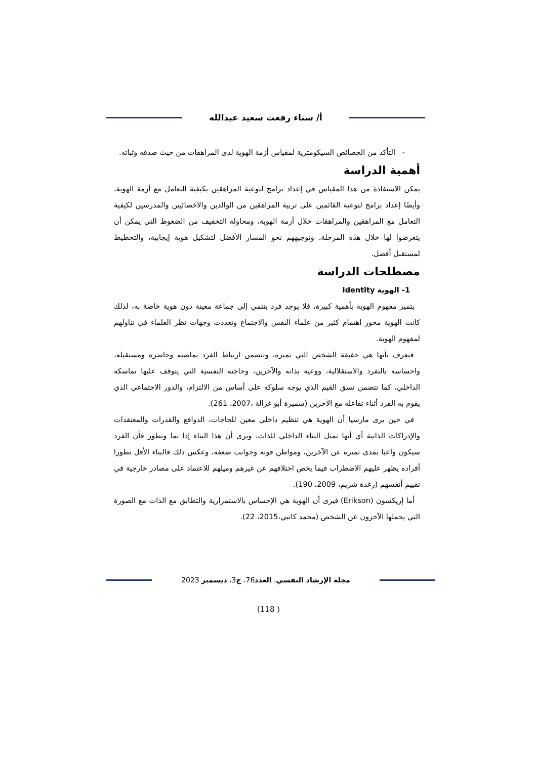أ/ سناء رفعت سعيد عبدالله
- التأكد من الخصائص السيكومترية لمقياس أزمة الهوية لدى المراهقات من حيث صدقه وثباته.
أهمية الدراسة
يمكن الاستفادة من هذا المقياس في إعداد برامج لتوعية المراهقين بكيفية التعامل مع أزمة الهوية، وأيضًا إعداد برامج لتوعية القائمين على تربية المراهقين من الوالدين والاخصائيين والمدرسين لكيفية التعامل مع المراهقين والمراهقات خلال أزمة الهوية، ومحاولة التخفيف من الضغوط التي يمكن أن يتعرضوا لها خلال هذه المرحلة، وتوجيههم نحو المسار الأفضل لتشكيل هوية إيجابية، والتخطيط لمستقبل أفضل.
مصطلحات الدراسة
1- الهوية Identity
يتميز مفهوم الهوية بأهمية كبيرة، فلا يوجد فرد ينتمي إلى جماعة معينة دون هوية خاصة به، لذلك كانت الهوية محور اهتمام كثير من علماء النفس والاجتماع وتعددت وجهات نظر العلماء في تناولهم لمفهوم الهوية.
فتعرف بأنها هي حقيقة الشخص التي تميزه، وتتضمن ارتباط الفرد بماضيه وحاضره ومستقبله، واحساسه بالتفرد والاستقلالية، ووعيه بذاته والآخرين، وحاجته النفسية التي يتوقف عليها تماسكه الداخلي، كما تتضمن نسق القيم الذي يوجه سلوكه على أساس من الالتزام، والدور الاجتماعي الذي يقوم به الفرد أثناء تفاعله مع الآخرين (سميرة أبو غزالة ،2007، 261).
في حين يرى مارسيا أن الهوية هي تنظيم داخلي معين للحاجات، الدوافع والقدرات والمعتقدات والإدراكات الذاتية أي أنها تمثل البناء الداخلي للذات، ويرى أن هذا البناء إذا نما وتطور فأن الفرد سيكون واعيا بمدى تميزه عن الآخرين، ومواطن قوته وجوانب ضعفه، وعكس ذلك فالبناء الأقل تطورا أفراده يظهر عليهم الاضطراب فيما يخص اختلافهم عن غيرهم وميلهم للاعتماد على مصادر خارجية في تقييم أنفسهم (رغدة شريم، 2009، 190).
أما إريكسون (Erikson) فيرى أن الهوية هي الإحساس بالاستمرارية والتطابق مع الذات مع الصورة التي يحملها الآخرون عن الشخص (محمد كاتبي،2015، 22).
مجلة الإرشاد النفسي، العدد76، ج3، ديسمبر 2023
(118 )